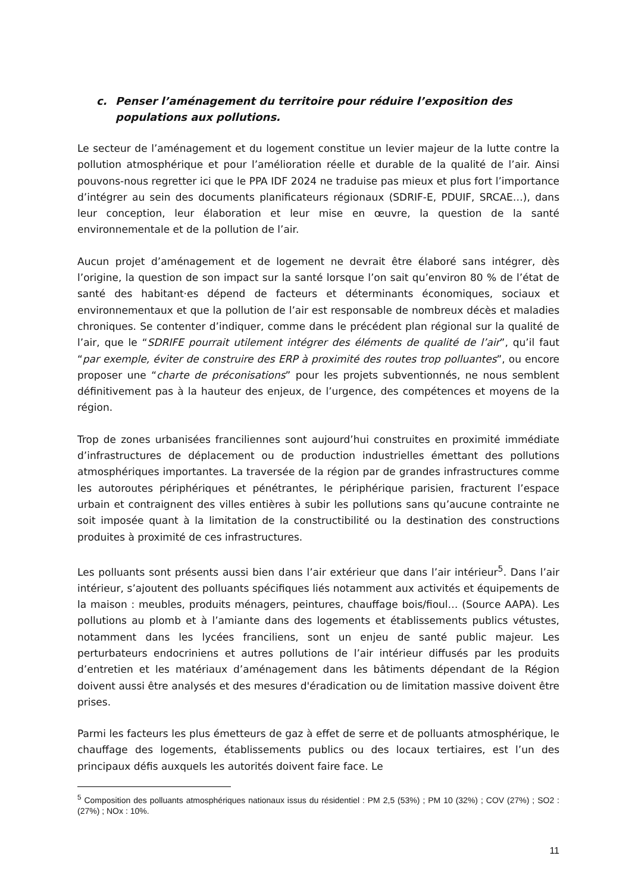c. Penser l’aménagement du territoire pour réduire l’exposition des populations aux pollutions.
Le secteur de l’aménagement et du logement constitue un levier majeur de la lutte contre la pollution atmosphérique et pour l’amélioration réelle et durable de la qualité de l’air. Ainsi pouvons-nous regretter ici que le PPA IDF 2024 ne traduise pas mieux et plus fort l’importance d’intégrer au sein des documents planificateurs régionaux (SDRIF-E, PDUIF, SRCAE…), dans leur conception, leur élaboration et leur mise en œuvre, la question de la santé environnementale et de la pollution de l’air.
Aucun projet d’aménagement et de logement ne devrait être élaboré sans intégrer, dès l’origine, la question de son impact sur la santé lorsque l’on sait qu’environ 80 % de l’état de santé des habitant·es dépend de facteurs et déterminants économiques, sociaux et environnementaux et que la pollution de l’air est responsable de nombreux décès et maladies chroniques. Se contenter d’indiquer, comme dans le précédent plan régional sur la qualité de l’air, que le “SDRIFE pourrait utilement intégrer des éléments de qualité de l’air”, qu’il faut “par exemple, éviter de construire des ERP à proximité des routes trop polluantes”, ou encore proposer une “charte de préconisations” pour les projets subventionnés, ne nous semblent définitivement pas à la hauteur des enjeux, de l’urgence, des compétences et moyens de la région.
Trop de zones urbanisées franciliennes sont aujourd’hui construites en proximité immédiate d’infrastructures de déplacement ou de production industrielles émettant des pollutions atmosphériques importantes. La traversée de la région par de grandes infrastructures comme les autoroutes périphériques et pénétrantes, le périphérique parisien, fracturent l’espace urbain et contraignent des villes entières à subir les pollutions sans qu’aucune contrainte ne soit imposée quant à la limitation de la constructibilité ou la destination des constructions produites à proximité de ces infrastructures.
Les polluants sont présents aussi bien dans l’air extérieur que dans l’air intérieur<sup>5</sup>. Dans l’air intérieur, s’ajoutent des polluants spécifiques liés notamment aux activités et équipements de la maison : meubles, produits ménagers, peintures, chauffage bois/fioul… (Source AAPA). Les pollutions au plomb et à l’amiante dans des logements et établissements publics vétustes, notamment dans les lycées franciliens, sont un enjeu de santé public majeur. Les perturbateurs endocriniens et autres pollutions de l’air intérieur diffusés par les produits d’entretien et les matériaux d’aménagement dans les bâtiments dépendant de la Région doivent aussi être analysés et des mesures d'éradication ou de limitation massive doivent être prises.
Parmi les facteurs les plus émetteurs de gaz à effet de serre et de polluants atmosphérique, le chauffage des logements, établissements publics ou des locaux tertiaires, est l’un des principaux défis auxquels les autorités doivent faire face. Le
<sup>5</sup> Composition des polluants atmosphériques nationaux issus du résidentiel : PM 2,5 (53%) ; PM 10 (32%) ; COV (27%) ; SO2 : (27%) ; NOx : 10%.
11